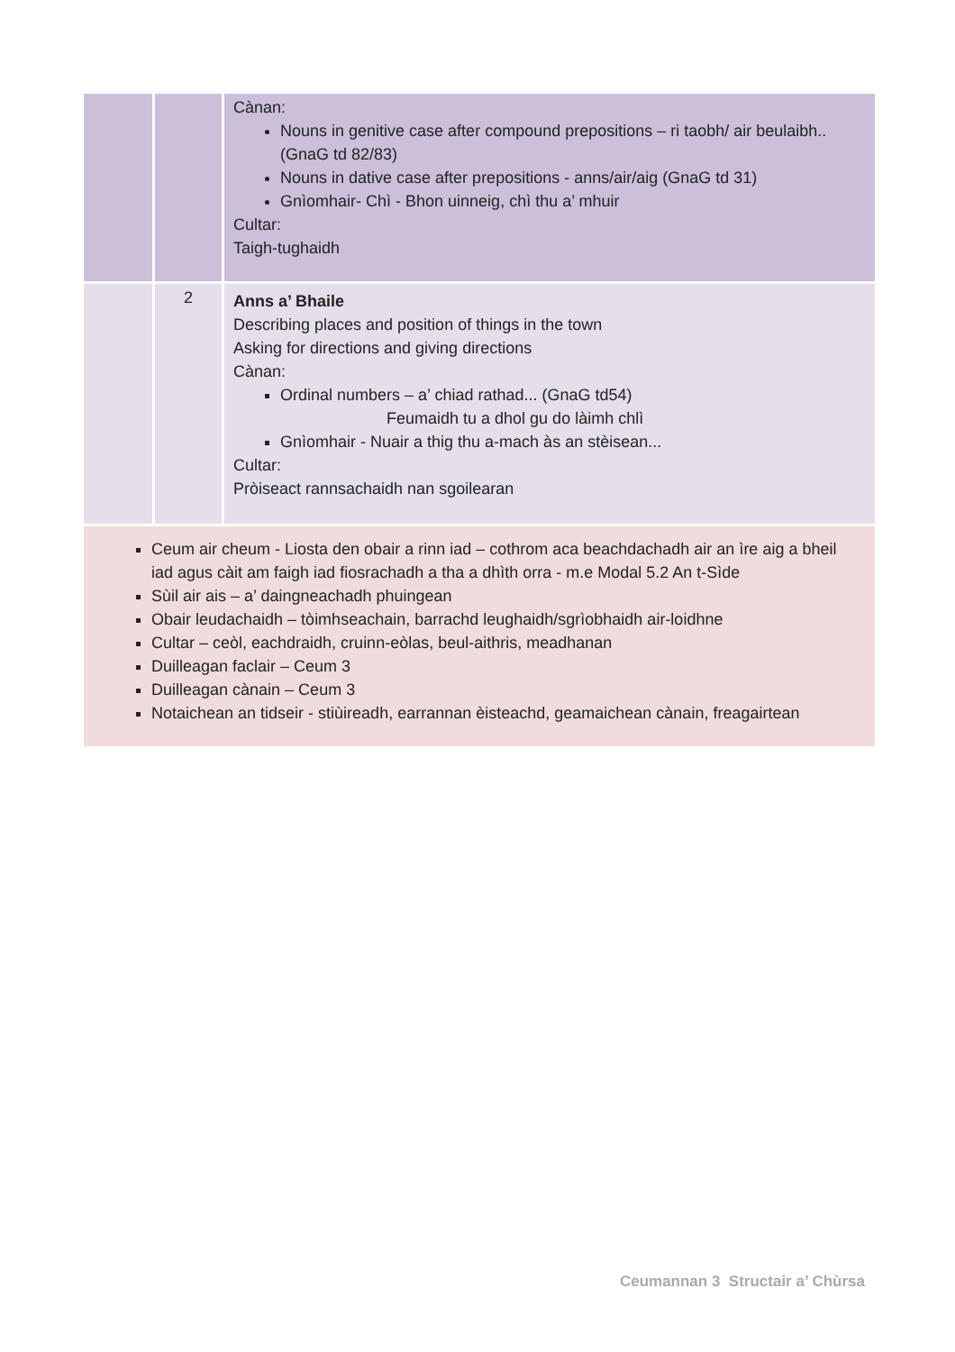| | | Cànan: Nouns in genitive case after compound prepositions – ri taobh/ air beulaibh.. (GnaG td 82/83) Nouns in dative case after prepositions - anns/air/aig (GnaG td 31) Gnìomhair- Chì - Bhon uinneig, chì thu a’ mhuir Cultar: Taigh-tughaidh |
| | 2 | Anns a’ Bhaile Describing places and position of things in the town Asking for directions and giving directions Cànan: Ordinal numbers – a’ chiad rathad... (GnaG td54) Feumaidh tu a dhol gu do làimh chlì Gnìomhair - Nuair a thig thu a-mach às an stèisean... Cultar: Pròiseact rannsachaidh nan sgoilearan |
| Ceum air cheum - Liosta den obair a rinn iad – cothrom aca beachdachadh air an ìre aig a bheil iad agus càit am faigh iad fiosrachadh a tha a dhìth orra - m.e Modal 5.2 An t-Sìde Sùil air ais – a’ daingneachadh phuingean Obair leudachaidh – tòimhseachain, barrachd leughaidh/sgrìobhaidh air-loidhne Cultar – ceòl, eachdraidh, cruinn-eòlas, beul-aithris, meadhanan Duilleagan faclair – Ceum 3 Duilleagan cànain – Ceum 3 Notaichean an tidseir - stiùireadh, earrannan èisteachd, geamaichean cànain, freagairtean | | |
Ceumannan 3 Structair a’ Chùrsa